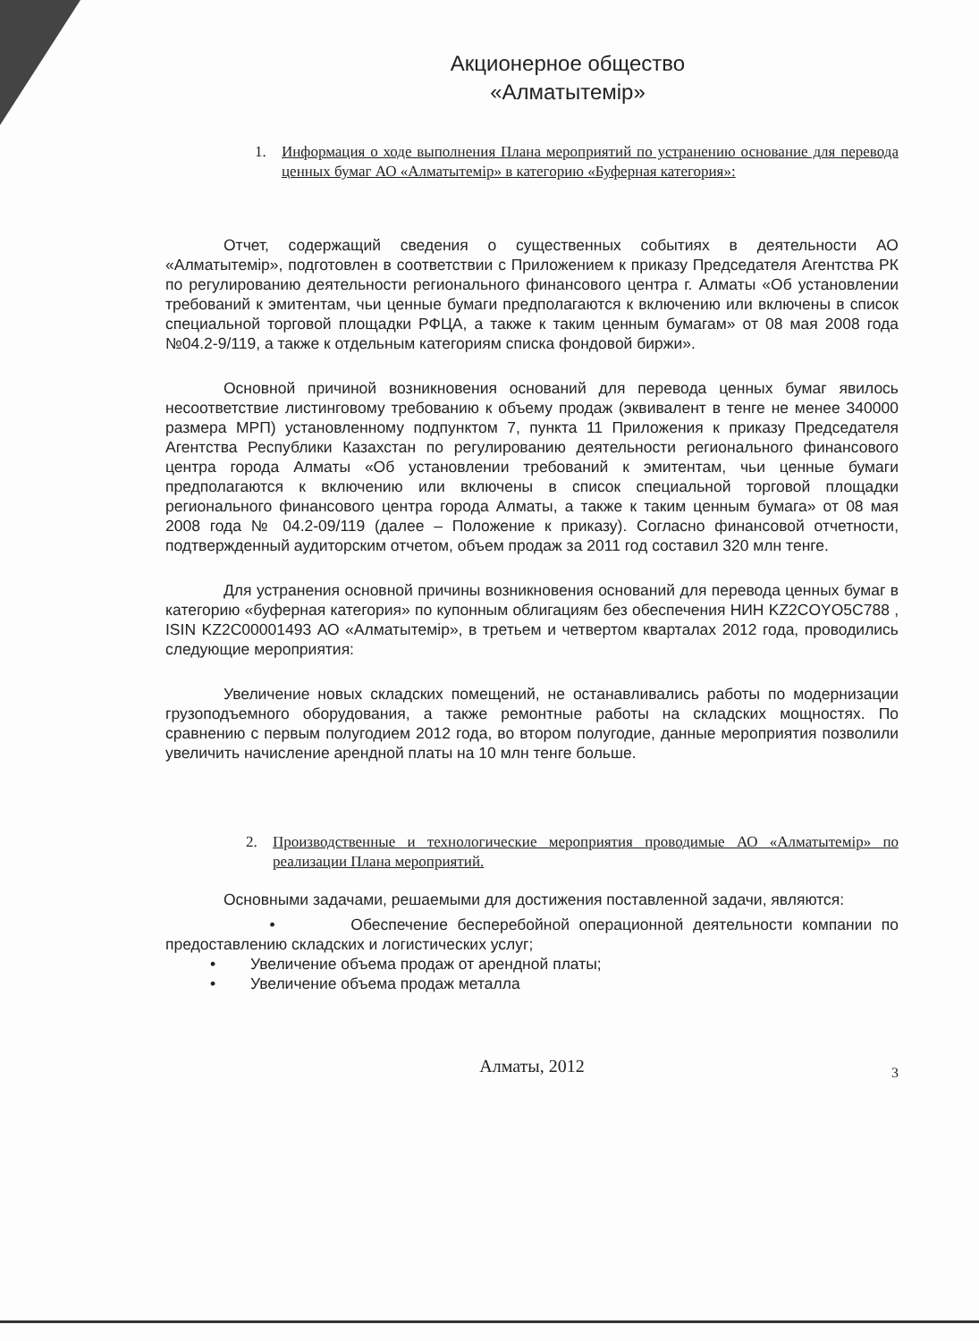Акционерное общество
«Алматытемір»
1. Информация о ходе выполнения Плана мероприятий по устранению основание для перевода ценных бумаг АО «Алматытемір» в категорию «Буферная категория»:
Отчет, содержащий сведения о существенных событиях в деятельности АО «Алматытемір», подготовлен в соответствии с Приложением к приказу Председателя Агентства РК по регулированию деятельности регионального финансового центра г. Алматы «Об установлении требований к эмитентам, чьи ценные бумаги предполагаются к включению или включены в список специальной торговой площадки РФЦА, а также к таким ценным бумагам» от 08 мая 2008 года №04.2-9/119, а также к отдельным категориям списка фондовой биржи».
Основной причиной возникновения оснований для перевода ценных бумаг явилось несоответствие листинговому требованию к объему продаж (эквивалент в тенге не менее 340000 размера МРП) установленному подпунктом 7, пункта 11 Приложения к приказу Председателя Агентства Республики Казахстан по регулированию деятельности регионального финансового центра города Алматы «Об установлении требований к эмитентам, чьи ценные бумаги предполагаются к включению или включены в список специальной торговой площадки регионального финансового центра города Алматы, а также к таким ценным бумага» от 08 мая 2008 года № 04.2-09/119 (далее – Положение к приказу). Согласно финансовой отчетности, подтвержденный аудиторским отчетом, объем продаж за 2011 год составил 320 млн тенге.
Для устранения основной причины возникновения оснований для перевода ценных бумаг в категорию «буферная категория» по купонным облигациям без обеспечения НИН KZ2COYO5C788 , ISIN KZ2C00001493 АО «Алматытемір», в третьем и четвертом кварталах 2012 года, проводились следующие мероприятия:
Увеличение новых складских помещений, не останавливались работы по модернизации грузоподъемного оборудования, а также ремонтные работы на складских мощностях. По сравнению с первым полугодием 2012 года, во втором полугодие, данные мероприятия позволили увеличить начисление арендной платы на 10 млн тенге больше.
2. Производственные и технологические мероприятия проводимые АО «Алматытемір» по реализации Плана мероприятий.
Основными задачами, решаемыми для достижения поставленной задачи, являются:
• Обеспечение бесперебойной операционной деятельности компании по предоставлению складских и логистических услуг;
• Увеличение объема продаж от арендной платы;
• Увеличение объема продаж металла
Алматы, 2012 3